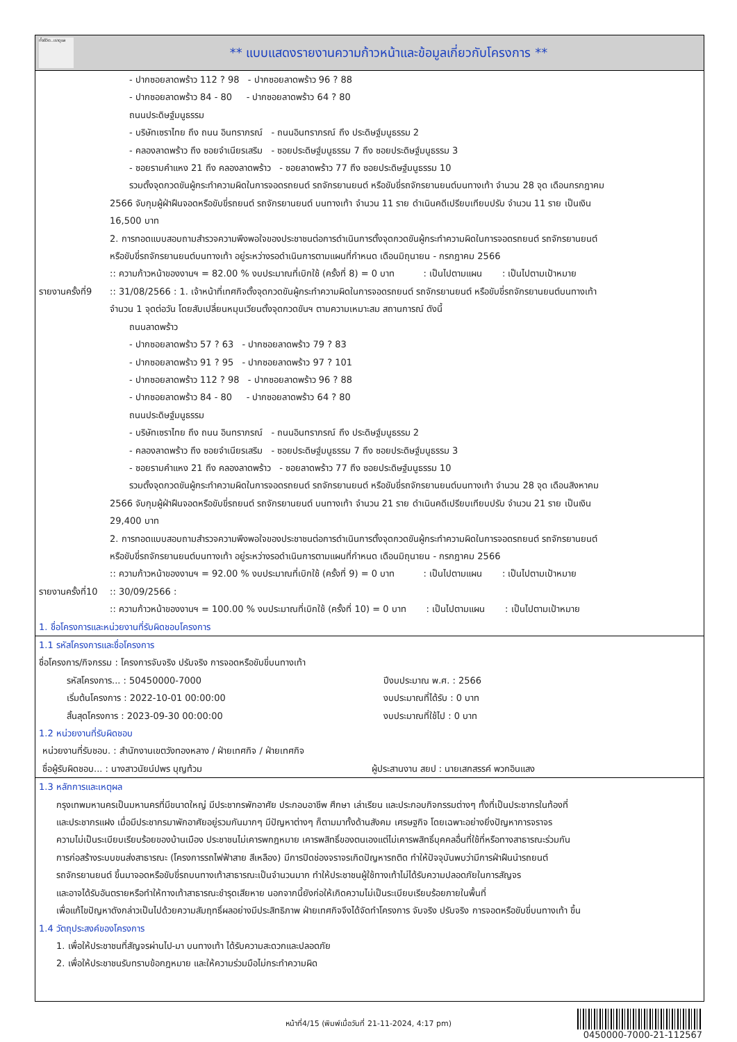ทั้งชีวิต..เราดูแล
** แบบแสดงรายงานความก้าวหน้าและข้อมูลเกี่ยวกับโครงการ **
- ปากซอยลาดพร้าว 112 ? 98 - ปากซอยลาดพร้าว 96 ? 88
- ปากซอยลาดพร้าว 84 - 80 - ปากซอยลาดพร้าว 64 ? 80
ถนนประดิษฐ์มนูธรรม
- บริษัทเซราไทย ถึง ถนน อินทราภรณ์ - ถนนอินทราภรณ์ ถึง ประดิษฐ์มนูธรรม 2
- คลองลาดพร้าว ถึง ซอยจำเนียรเสริม - ซอยประดิษฐ์มนูธรรม 7 ถึง ซอยประดิษฐ์มนูธรรม 3
- ซอยรามคำแหง 21 ถึง คลองลาดพร้าว - ซอยลาดพร้าว 77 ถึง ซอยประดิษฐ์มนูธรรม 10
รวมตั้งจุดกวดขันผู้กระทำความผิดในการจอดรถยนต์ รถจักรยานยนต์ หรือขับขี่รถจักรยานยนต์บนทางเท้า จำนวน 28 จุด เดือนกรกฎาคม
2566 จับกุมผู้ฝ่าฝืนจอดหรือขับขี่รถยนต์ รถจักรยานยนต์ บนทางเท้า จำนวน 11 ราย ดำเนินคดีเปรียบเทียบปรับ จำนวน 11 ราย เป็นเงิน
16,500 บาท
2. การทอดแบบสอบถามสำรวจความพึงพอใจของประชาชนต่อการดำเนินการตั้งจุดกวดขันผู้กระทำความผิดในการจอดรถยนต์ รถจักรยานยนต์
หรือขับขี่รถจักรยานยนต์บนทางเท้า อยู่ระหว่างรอดำเนินการตามแผนที่กำหนด เดือนมิถุนายน - กรกฎาคม 2566
:: ความก้าวหน้าของงานฯ = 82.00 % งบประมาณที่เบิกใช้ (ครั้งที่ 8) = 0 บาท : เป็นไปตามแผน : เป็นไปตามเป้าหมาย
รายงานครั้งที่9
:: 31/08/2566 : 1. เจ้าหน้าที่เทศกิจตั้งจุดกวดขันผู้กระทำความผิดในการจอดรถยนต์ รถจักรยานยนต์ หรือขับขี่รถจักรยานยนต์บนทางเท้า
จำนวน 1 จุดต่อวัน โดยสับเปลี่ยนหมุนเวียนตั้งจุดกวดขันฯ ตามความเหมาะสม สถานการณ์ ดังนี้
ถนนลาดพร้าว
- ปากซอยลาดพร้าว 57 ? 63 - ปากซอยลาดพร้าว 79 ? 83
- ปากซอยลาดพร้าว 91 ? 95 - ปากซอยลาดพร้าว 97 ? 101
- ปากซอยลาดพร้าว 112 ? 98 - ปากซอยลาดพร้าว 96 ? 88
- ปากซอยลาดพร้าว 84 - 80 - ปากซอยลาดพร้าว 64 ? 80
ถนนประดิษฐ์มนูธรรม
- บริษัทเซราไทย ถึง ถนน อินทราภรณ์ - ถนนอินทราภรณ์ ถึง ประดิษฐ์มนูธรรม 2
- คลองลาดพร้าว ถึง ซอยจำเนียรเสริม - ซอยประดิษฐ์มนูธรรม 7 ถึง ซอยประดิษฐ์มนูธรรม 3
- ซอยรามคำแหง 21 ถึง คลองลาดพร้าว - ซอยลาดพร้าว 77 ถึง ซอยประดิษฐ์มนูธรรม 10
รวมตั้งจุดกวดขันผู้กระทำความผิดในการจอดรถยนต์ รถจักรยานยนต์ หรือขับขี่รถจักรยานยนต์บนทางเท้า จำนวน 28 จุด เดือนสิงหาคม
2566 จับกุมผู้ฝ่าฝืนจอดหรือขับขี่รถยนต์ รถจักรยานยนต์ บนทางเท้า จำนวน 21 ราย ดำเนินคดีเปรียบเทียบปรับ จำนวน 21 ราย เป็นเงิน
29,400 บาท
2. การทอดแบบสอบถามสำรวจความพึงพอใจของประชาชนต่อการดำเนินการตั้งจุดกวดขันผู้กระทำความผิดในการจอดรถยนต์ รถจักรยานยนต์
หรือขับขี่รถจักรยานยนต์บนทางเท้า อยู่ระหว่างรอดำเนินการตามแผนที่กำหนด เดือนมิถุนายน - กรกฎาคม 2566
:: ความก้าวหน้าของงานฯ = 92.00 % งบประมาณที่เบิกใช้ (ครั้งที่ 9) = 0 บาท : เป็นไปตามแผน : เป็นไปตามเป้าหมาย
รายงานครั้งที่10
:: 30/09/2566 :
:: ความก้าวหน้าของงานฯ = 100.00 % งบประมาณที่เบิกใช้ (ครั้งที่ 10) = 0 บาท : เป็นไปตามแผน : เป็นไปตามเป้าหมาย
1. ชื่อโครงการและหน่วยงานที่รับผิดชอบโครงการ
1.1 รหัสโครงการและชื่อโครงการ
ชื่อโครงการ/กิจกรรม : โครงการจับจริง ปรับจริง การจอดหรือขับขี่บนทางเท้า
รหัสโครงการ... : 50450000-7000
เริ่มต้นโครงการ : 2022-10-01 00:00:00
สิ้นสุดโครงการ : 2023-09-30 00:00:00
ปีงบประมาณ พ.ศ. : 2566
งบประมาณที่ได้รับ : 0 บาท
งบประมาณที่ใช้ไป : 0 บาท
1.2 หน่วยงานที่รับผิดชอบ
หน่วยงานที่รับชอบ. : สำนักงานเขตวังทองหลาง / ฝ่ายเทศกิจ / ฝ่ายเทศกิจ
ชื่อผู้รับผิดชอบ... : นางสาวนัยน์ปพร บุญท้วม
ผู้ประสานงาน สยป : นายเสกสรรค์ พวกอินแสง
1.3 หลักการและเหตุผล
กรุงเทพมหานครเป็นมหานครที่มีขนาดใหญ่ มีประชากรพักอาศัย ประกอบอาชีพ ศึกษา เล่าเรียน และประกอบกิจกรรมต่างๆ ทั้งที่เป็นประชากรในท้องที่
และประชากรแฝง เมื่อมีประชากรมาพักอาศัยอยู่รวมกันมากๆ มีปัญหาต่างๆ ก็ตามมาทั้งด้านสังคม เศรษฐกิจ โดยเฉพาะอย่างยิ่งปัญหาการจราจร
ความไม่เป็นระเบียบเรียบร้อยของบ้านเมือง ประชาชนไม่เคารพกฎหมาย เคารพสิทธิ์ของตนเองแต่ไม่เคารพสิทธิ์บุคคลอื่นที่ใช้ที่หรือทางสาธารณะร่วมกัน
การก่อสร้างระบบขนส่งสาธารณะ (โครงการรถไฟฟ้าสาย สีเหลือง) มีการปิดช่องจราจรเกิดปัญหารถติด ทำให้ปัจจุบันพบว่ามีการฝ่าฝืนนำรถยนต์
รถจักรยานยนต์ ขึ้นมาจอดหรือขับขี่รถบนทางเท้าสาธารณะเป็นจำนวนมาก ทำให้ประชาชนผู้ใช้ทางเท้าไม่ได้รับความปลอดภัยในการสัญจร
และอาจได้รับอันตรายหรือทำให้ทางเท้าสาธารณะชำรุดเสียหาย นอกจากนี้ยังก่อให้เกิดความไม่เป็นระเบียบเรียบร้อยภายในพื้นที่
เพื่อแก้ไขปัญหาดังกล่าวเป็นไปด้วยความสัมฤทธิ์ผลอย่างมีประสิทธิภาพ ฝ่ายเทศกิจจึงได้จัดทำโครงการ จับจริง ปรับจริง การจอดหรือขับขี่บนทางเท้า ขึ้น
1.4 วัตถุประสงค์ของโครงการ
1. เพื่อให้ประชาชนที่สัญจรผ่านไป-มา บนทางเท้า ได้รับความสะดวกและปลอดภัย
2. เพื่อให้ประชาชนรับทราบข้อกฎหมาย และให้ความร่วมมือไม่กระทำความผิด
หน้าที่4/15 (พิมพ์เมื่อวันที่ 21-11-2024, 4:17 pm)
0450000-7000-21-112567